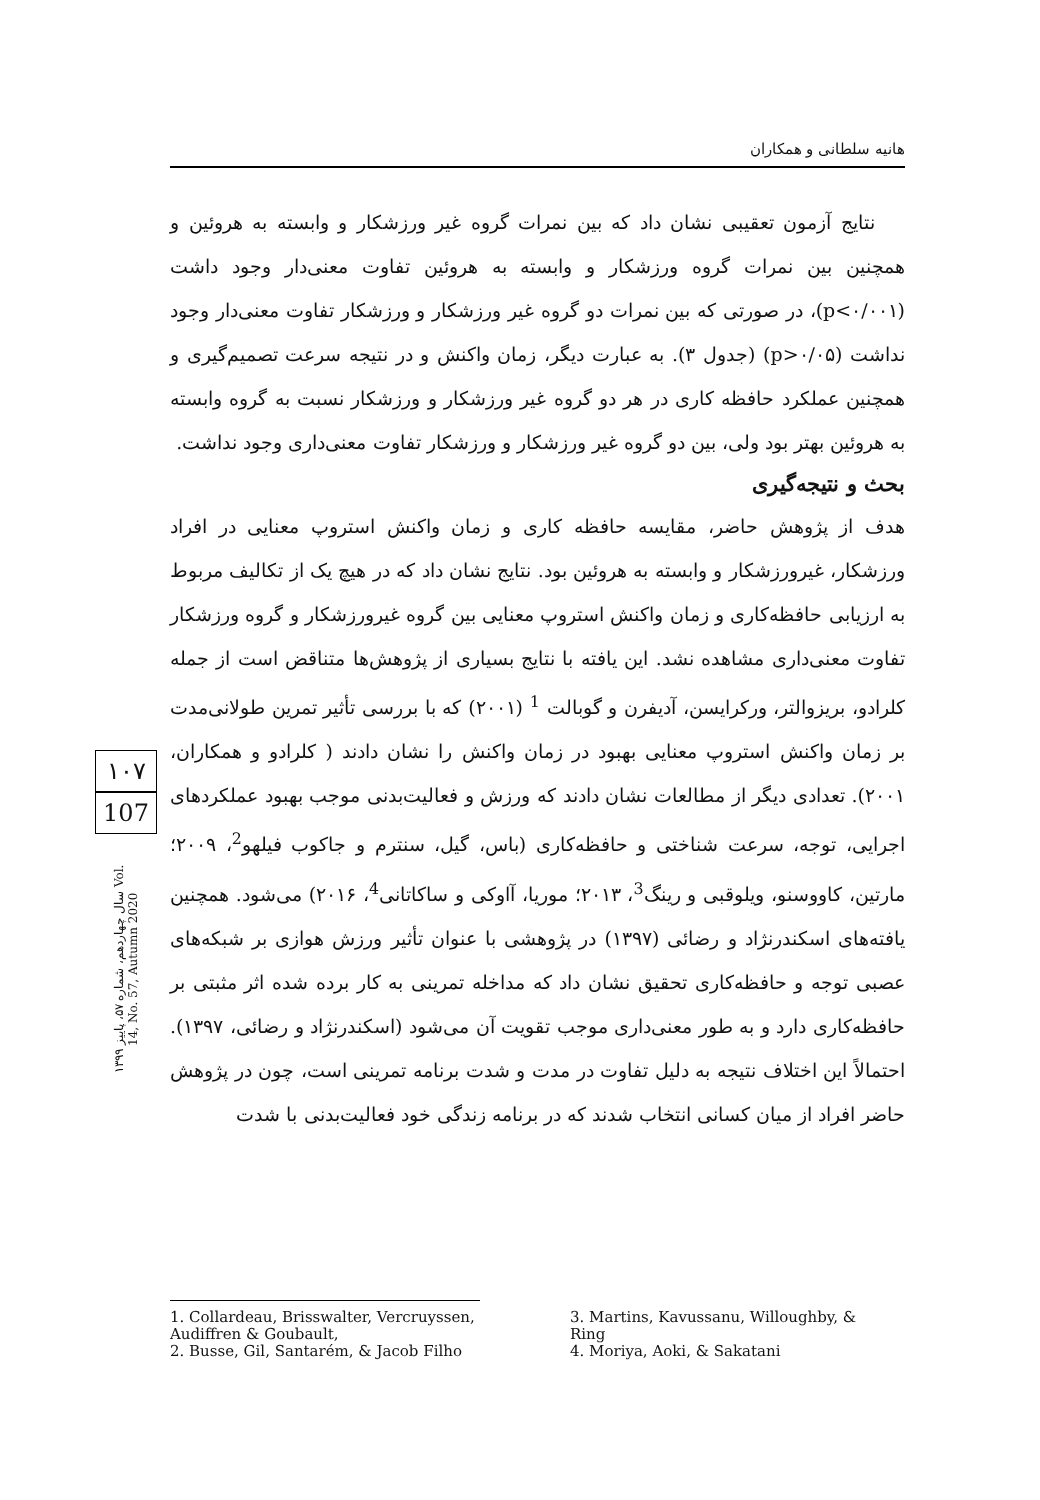هانیه سلطانی و همکاران
نتایج آزمون تعقیبی نشان داد که بین نمرات گروه غیر ورزشکار و وابسته به هروئین و همچنین بین نمرات گروه ورزشکار و وابسته به هروئین تفاوت معنی‌دار وجود داشت (p<۰/۰۰۱)، در صورتی که بین نمرات دو گروه غیر ورزشکار و ورزشکار تفاوت معنی‌دار وجود نداشت (p>۰/۰۵) (جدول ۳). به عبارت دیگر، زمان واکنش و در نتیجه سرعت تصمیم‌گیری و همچنین عملکرد حافظه کاری در هر دو گروه غیر ورزشکار و ورزشکار نسبت به گروه وابسته به هروئین بهتر بود ولی، بین دو گروه غیر ورزشکار و ورزشکار تفاوت معنی‌داری وجود نداشت.
بحث و نتیجه‌گیری
هدف از پژوهش حاضر، مقایسه حافظه کاری و زمان واکنش استروپ معنایی در افراد ورزشکار، غیرورزشکار و وابسته به هروئین بود. نتایج نشان داد که در هیچ یک از تکالیف مربوط به ارزیابی حافظه‌کاری و زمان واکنش استروپ معنایی بین گروه غیرورزشکار و گروه ورزشکار تفاوت معنی‌داری مشاهده نشد. این یافته با نتایج بسیاری از پژوهش‌ها متناقض است از جمله کلرادو، بریزوالتر، ورکرایسن، آدیفرن و گوبالت <sup>1</sup> (۲۰۰۱) که با بررسی تأثیر تمرین طولانی‌مدت بر زمان واکنش استروپ معنایی بهبود در زمان واکنش را نشان دادند ( کلرادو و همکاران، ۲۰۰۱). تعدادی دیگر از مطالعات نشان دادند که ورزش و فعالیت‌بدنی موجب بهبود عملکردهای اجرایی، توجه، سرعت شناختی و حافظه‌کاری (باس، گیل، سنترم و جاکوب فیلهو<sup>2</sup>، ۲۰۰۹؛ مارتین، کاووسنو، ویلوقبی و رینگ<sup>3</sup>، ۲۰۱۳؛ موریا، آاوکی و ساکاتانی<sup>4</sup>، ۲۰۱۶) می‌شود. همچنین یافته‌های اسکندرنژاد و رضائی (۱۳۹۷) در پژوهشی با عنوان تأثیر ورزش هوازی بر شبکه‌های عصبی توجه و حافظه‌کاری تحقیق نشان داد که مداخله تمرینی به کار برده شده اثر مثبتی بر حافظه‌کاری دارد و به طور معنی‌داری موجب تقویت آن می‌شود (اسکندرنژاد و رضائی، ۱۳۹۷). احتمالاً این اختلاف نتیجه به دلیل تفاوت در مدت و شدت برنامه تمرینی است، چون در پژوهش حاضر افراد از میان کسانی انتخاب شدند که در برنامه زندگی خود فعالیت‌بدنی با شدت
۱۰۷
107
سال چهاردهم، شماره ۵۷، پاییز ۱۳۹۹ Vol. 14, No. 57, Autumn 2020
1. Collardeau, Brisswalter, Vercruyssen, Audiffren & Goubault,
2. Busse, Gil, Santarém, & Jacob Filho
3. Martins, Kavussanu, Willoughby, & Ring
4. Moriya, Aoki, & Sakatani